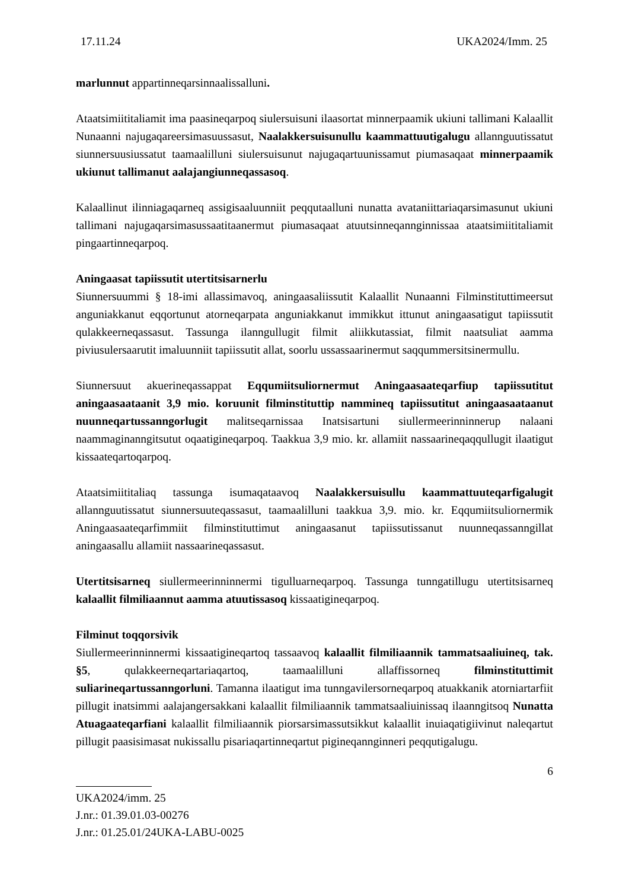17.11.24 UKA2024/Imm. 25
marlunnut appartinneqarsinnaalissalluni.
Ataatsimiititaliamit ima paasineqarpoq siulersuisuni ilaasortat minnerpaamik ukiuni tallimani Kalaallit Nunaanni najugaqareersimasuussasut, Naalakkersuisunullu kaammattuutigalugu allannguutissatut siunnersuusiussatut taamaalilluni siulersuisunut najugaqartuunissamut piumasaqaat minnerpaamik ukiunut tallimanut aalajangiunneqassasoq.
Kalaallinut ilinniagaqarneq assigisaaluunniit peqqutaalluni nunatta avataniittariaqarsimasunut ukiuni tallimani najugaqarsimasussaatitaanermut piumasaqaat atuutsinneqanngin­nissaa ataatsimiititaliamit pingaartinneqarpoq.
Aningaasat tapiissutit utertitsisarnerlu
Siunnersuummi § 18-imi allassimavoq, aningaasaliissutit Kalaallit Nunaanni Filminstituttimeersut anguniakkanut eqqortunut atorneqarpata anguniakkanut immikkut ittunut aningaasatigut tapiissutit qulakkeerneqassasut. Tassunga ilanngullugit filmit aliikkutassiat, filmit naatsuliat aamma piviusulersaarutit imaluunniit tapiissutit allat, soorlu ussassaarinermut saqqummersitsinermullu.
Siunnersuut akuerineqassappat Eqqumiitsuliornermut Aningaasaateqarfiup tapiissutitut aningaasaataanit 3,9 mio. koruunit filminstituttip nammineq tapiissutitut aningaasaataanut nuunneqartussanngorlugit malitseqarnissaa Inatsisartuni siullermeerinninnerup nalaani naammaginanngitsutut oqaatigineqarpoq. Taakkua 3,9 mio. kr. allamiit nassaarineqaqqullugit ilaatigut kissaateqartoqarpoq.
Ataatsimiititaliaq tassunga isumaqataavoq Naalakkersuisullu kaammattuuteqarfigalugit allannguutissatut siunnersuuteqassasut, taamaalilluni taakkua 3,9. mio. kr. Eqqumiitsuliornermik Aningaasaateqarfimmiit filminstituttimut aningaasanut tapiissutissanut nuunneqassanngillat aningaasallu allamiit nassaarineqassasut.
Utertitsisarneq siullermeerinninnermi tigulluarneqarpoq. Tassunga tunngatillugu utertitsisarneq kalaallit filmiliaannut aamma atuutissasoq kissaatigineqarpoq.
Filminut toqqorsivik
Siullermeerinninnermi kissaatigineqartoq tassaavoq kalaallit filmiliaannik tammatsaaliuineq, tak. §5, qulakkeerneqartariaqartoq, taamaalilluni allaffissorneq filminstituttimit suliarineqartussanngorluni. Tamanna ilaatigut ima tunngavilersorneqarpoq atuakkanik atorniartarfiit pillugit inatsimmi aalajangersakkani kalaallit filmiliaannik tammatsaaliuinissaq ilaanngitsoq Nunatta Atuagaateqarfiani kalaallit filmiliaannik piorsarsimassutsikkut kalaallit inuiaqatigiivinut naleqartut pillugit paasisimasat nukissallu pisariaqartinneqartut pigineqanngin­neri peqqutigalugu.
6
UKA2024/imm. 25
J.nr.: 01.39.01.03-00276
J.nr.: 01.25.01/24UKA-LABU-0025